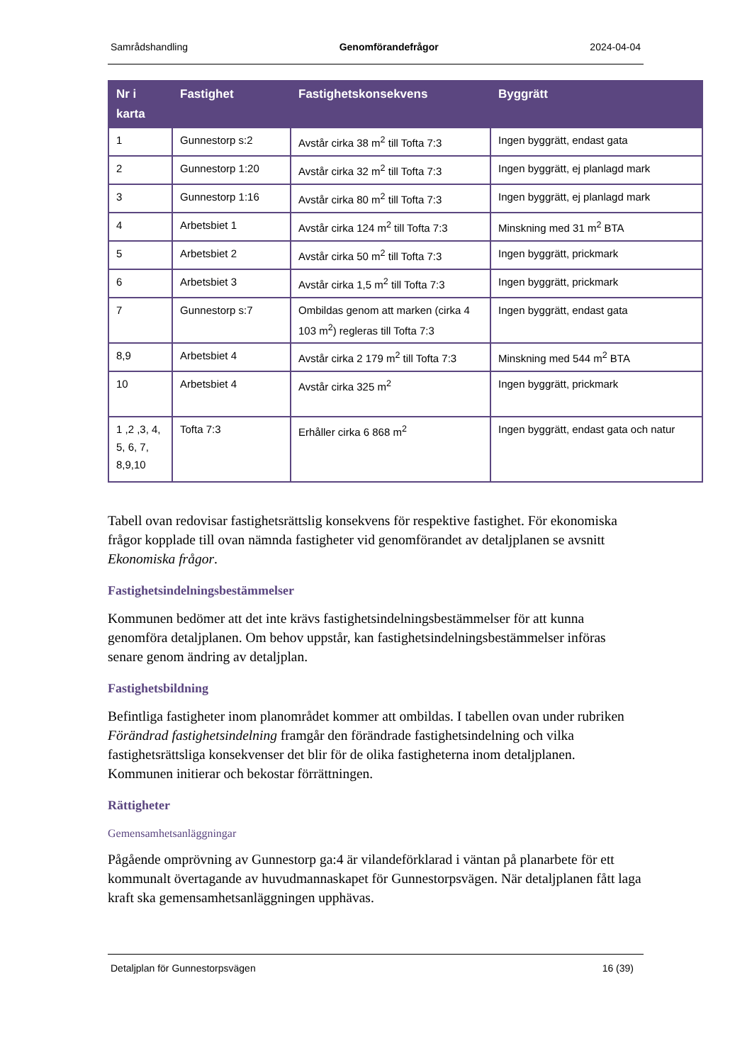Samrådshandling Genomförandefrågor 2024-04-04
| Nr i karta | Fastighet | Fastighetskonsekvens | Byggrätt |
| --- | --- | --- | --- |
| 1 | Gunnestorp s:2 | Avstår cirka 38 m<sup>2</sup> till Tofta 7:3 | Ingen byggrätt, endast gata |
| 2 | Gunnestorp 1:20 | Avstår cirka 32 m<sup>2</sup> till Tofta 7:3 | Ingen byggrätt, ej planlagd mark |
| 3 | Gunnestorp 1:16 | Avstår cirka 80 m<sup>2</sup> till Tofta 7:3 | Ingen byggrätt, ej planlagd mark |
| 4 | Arbetsbiet 1 | Avstår cirka 124 m<sup>2</sup> till Tofta 7:3 | Minskning med 31 m<sup>2</sup> BTA |
| 5 | Arbetsbiet 2 | Avstår cirka 50 m<sup>2</sup> till Tofta 7:3 | Ingen byggrätt, prickmark |
| 6 | Arbetsbiet 3 | Avstår cirka 1,5 m<sup>2</sup> till Tofta 7:3 | Ingen byggrätt, prickmark |
| 7 | Gunnestorp s:7 | Ombildas genom att marken (cirka 4 103 m<sup>2</sup>) regleras till Tofta 7:3 | Ingen byggrätt, endast gata |
| 8,9 | Arbetsbiet 4 | Avstår cirka 2 179 m<sup>2</sup> till Tofta 7:3 | Minskning med 544 m<sup>2</sup> BTA |
| 10 | Arbetsbiet 4 | Avstår cirka 325 m<sup>2</sup> | Ingen byggrätt, prickmark |
| 1 ,2 ,3, 4, 5, 6, 7, 8,9,10 | Tofta 7:3 | Erhåller cirka 6 868 m<sup>2</sup> | Ingen byggrätt, endast gata och natur |
Tabell ovan redovisar fastighetsrättslig konsekvens för respektive fastighet. För ekonomiska frågor kopplade till ovan nämnda fastigheter vid genomförandet av detaljplanen se avsnitt Ekonomiska frågor.
Fastighetsindelningsbestämmelser
Kommunen bedömer att det inte krävs fastighetsindelningsbestämmelser för att kunna genomföra detaljplanen. Om behov uppstår, kan fastighetsindelningsbestämmelser införas senare genom ändring av detaljplan.
Fastighetsbildning
Befintliga fastigheter inom planområdet kommer att ombildas. I tabellen ovan under rubriken Förändrad fastighetsindelning framgår den förändrade fastighetsindelning och vilka fastighetsrättsliga konsekvenser det blir för de olika fastigheterna inom detaljplanen. Kommunen initierar och bekostar förrättningen.
Rättigheter
Gemensamhetsanläggningar
Pågående omprövning av Gunnestorp ga:4 är vilandeförklarad i väntan på planarbete för ett kommunalt övertagande av huvudmannaskapet för Gunnestorpsvägen. När detaljplanen fått laga kraft ska gemensamhetsanläggningen upphävas.
Detaljplan för Gunnestorpsvägen 16 (39)